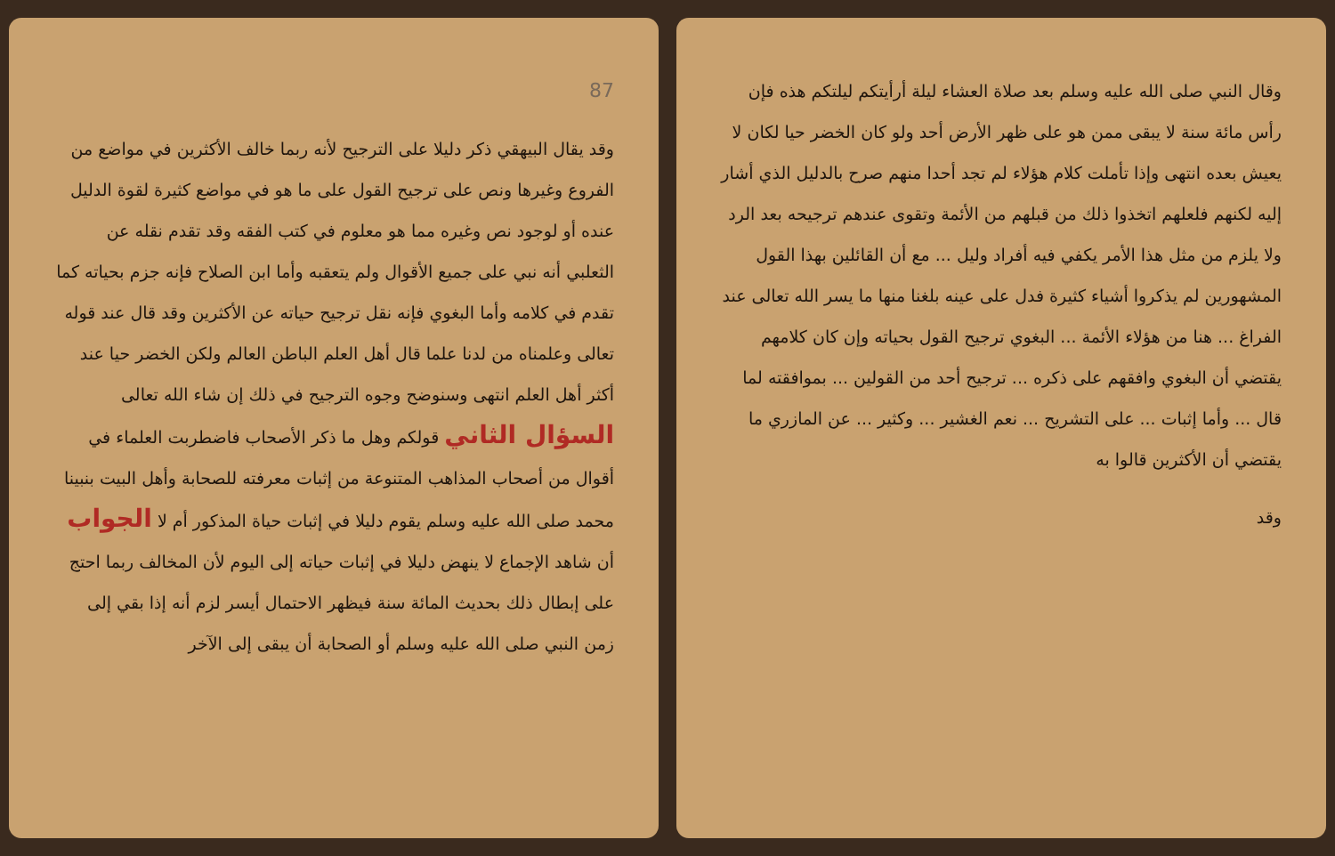وقال النبي صلى الله عليه وسلم بعد صلاة العشاء ليلة أرأيتكم ليلتكم هذه فإن رأس مائة سنة لا يبقى ممن هو على ظهر الأرض أحد ولو كان الخضر حيا لكان لا يعيش بعده انتهى وإذا تأملت كلام هؤلاء لم تجد أحدا منهم صرح بالدليل الذي أشار إليه لكنهم فلعلهم اتخذوا ذلك من قبلهم من الأئمة وتقوى عندهم ترجيحه بعد الرد ولا يلزم من مثل هذا الأمر يكفي فيه أفراد وليل ... مع أن القائلين بهذا القول المشهورين لم يذكروا أشياء كثيرة فدل على عينه بلغنا منها ما يسر الله تعالى عند الفراغ ... هنا من هؤلاء الأئمة ... البغوي ترجيح القول بحياته وإن كان كلامهم يقتضي أن البغوي وافقهم على ذكره ... ترجيح أحد من القولين ... بموافقته لما قال ... وأما إثبات ... على التشريح ... نعم الغشير ... وكثير ... عن المازري ما يقتضي أن الأكثرين قالوا به
وقد
87
وقد يقال البيهقي ذكر دليلا على الترجيح لأنه ربما خالف الأكثرين في مواضع من الفروع وغيرها ونص على ترجيح القول على ما هو في مواضع كثيرة لقوة الدليل عنده أو لوجود نص وغيره مما هو معلوم في كتب الفقه وقد تقدم نقله عن الثعلبي أنه نبي على جميع الأقوال ولم يتعقبه وأما ابن الصلاح فإنه جزم بحياته كما تقدم في كلامه وأما البغوي فإنه نقل ترجيح حياته عن الأكثرين وقد قال عند قوله تعالى وعلمناه من لدنا علما قال أهل العلم الباطن العالم ولكن الخضر حيا عند أكثر أهل العلم انتهى وسنوضح وجوه الترجيح في ذلك إن شاء الله تعالى السؤال الثاني قولكم وهل ما ذكر الأصحاب فاضطربت العلماء في أقوال من أصحاب المذاهب المتنوعة من إثبات معرفته للصحابة وأهل البيت بنبينا محمد صلى الله عليه وسلم يقوم دليلا في إثبات حياة المذكور أم لا الجواب أن شاهد الإجماع لا ينهض دليلا في إثبات حياته إلى اليوم لأن المخالف ربما احتج على إبطال ذلك بحديث المائة سنة فيظهر الاحتمال أيسر لزم أنه إذا بقي إلى زمن النبي صلى الله عليه وسلم أو الصحابة أن يبقى إلى الآخر